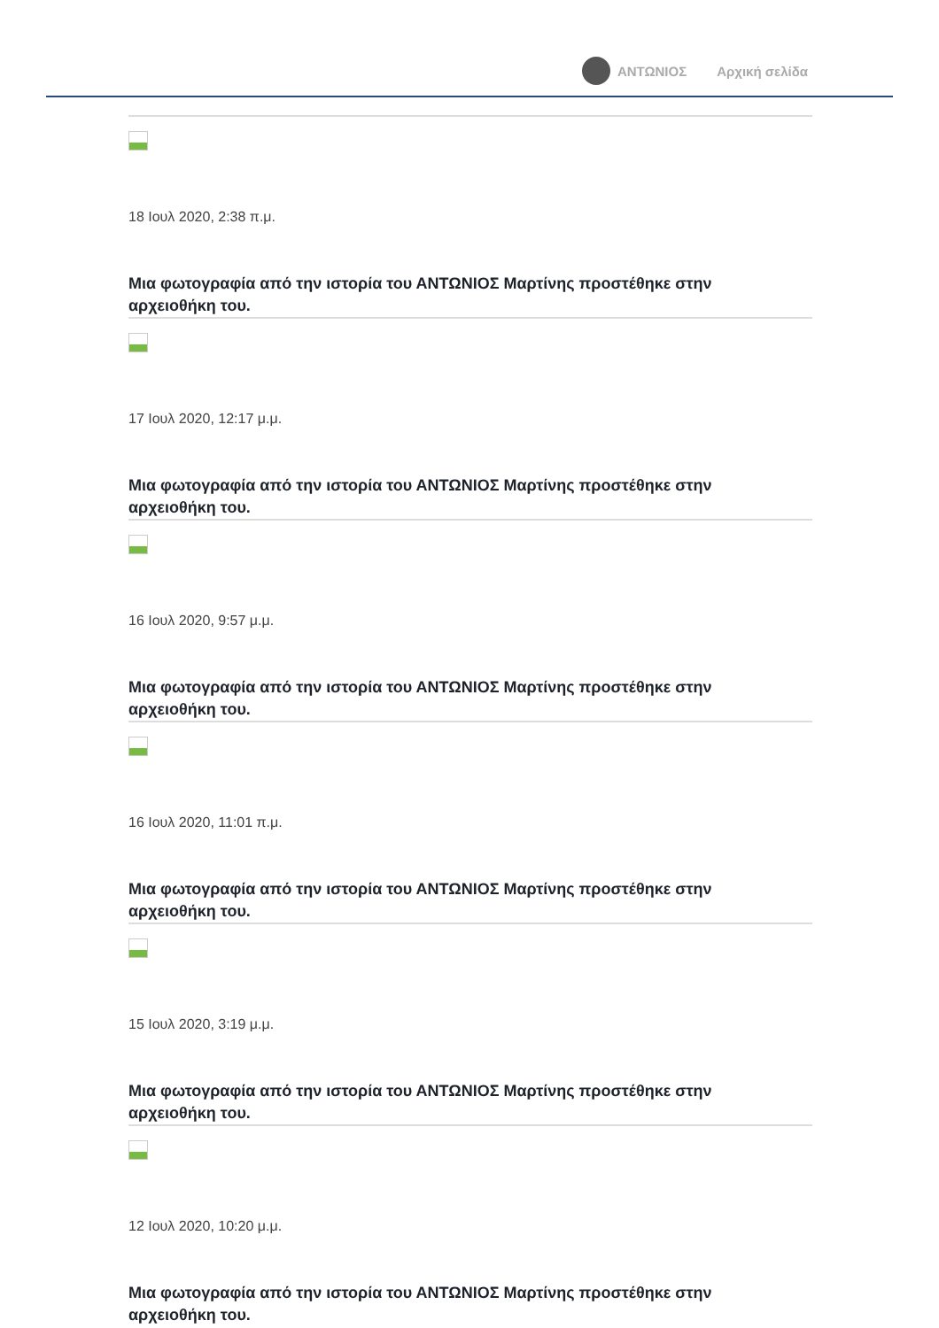ΑΝΤΩΝΙΟΣ Αρχική σελίδα
18 Ιουλ 2020, 2:38 π.μ.
Μια φωτογραφία από την ιστορία του ΑΝΤΩΝΙΟΣ Μαρτίνης προστέθηκε στην
αρχειοθήκη του.
17 Ιουλ 2020, 12:17 μ.μ.
Μια φωτογραφία από την ιστορία του ΑΝΤΩΝΙΟΣ Μαρτίνης προστέθηκε στην
αρχειοθήκη του.
16 Ιουλ 2020, 9:57 μ.μ.
Μια φωτογραφία από την ιστορία του ΑΝΤΩΝΙΟΣ Μαρτίνης προστέθηκε στην
αρχειοθήκη του.
16 Ιουλ 2020, 11:01 π.μ.
Μια φωτογραφία από την ιστορία του ΑΝΤΩΝΙΟΣ Μαρτίνης προστέθηκε στην
αρχειοθήκη του.
15 Ιουλ 2020, 3:19 μ.μ.
Μια φωτογραφία από την ιστορία του ΑΝΤΩΝΙΟΣ Μαρτίνης προστέθηκε στην
αρχειοθήκη του.
12 Ιουλ 2020, 10:20 μ.μ.
Μια φωτογραφία από την ιστορία του ΑΝΤΩΝΙΟΣ Μαρτίνης προστέθηκε στην
αρχειοθήκη του.